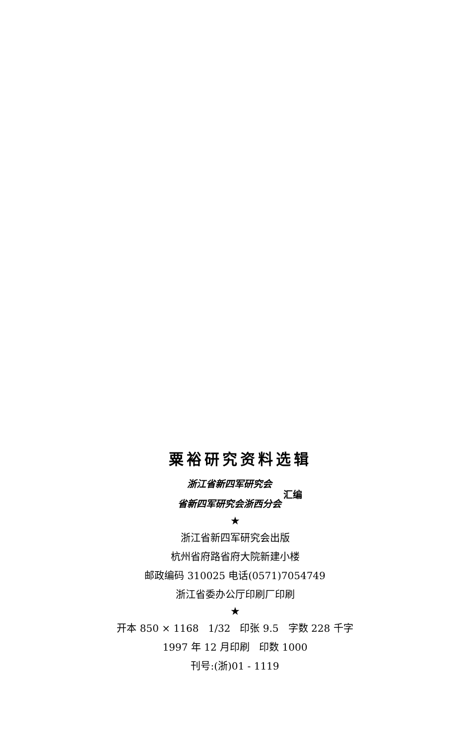粟裕研究资料选辑
浙江省新四军研究会
省新四军研究会浙西分会
汇编
★
浙江省新四军研究会出版
杭州省府路省府大院新建小楼
邮政编码 310025 电话(0571)7054749
浙江省委办公厅印刷厂印刷
★
开本 850 × 1168 1/32 印张 9.5 字数 228 千字
1997 年 12 月印刷 印数 1000
刊号:(浙)01 - 1119